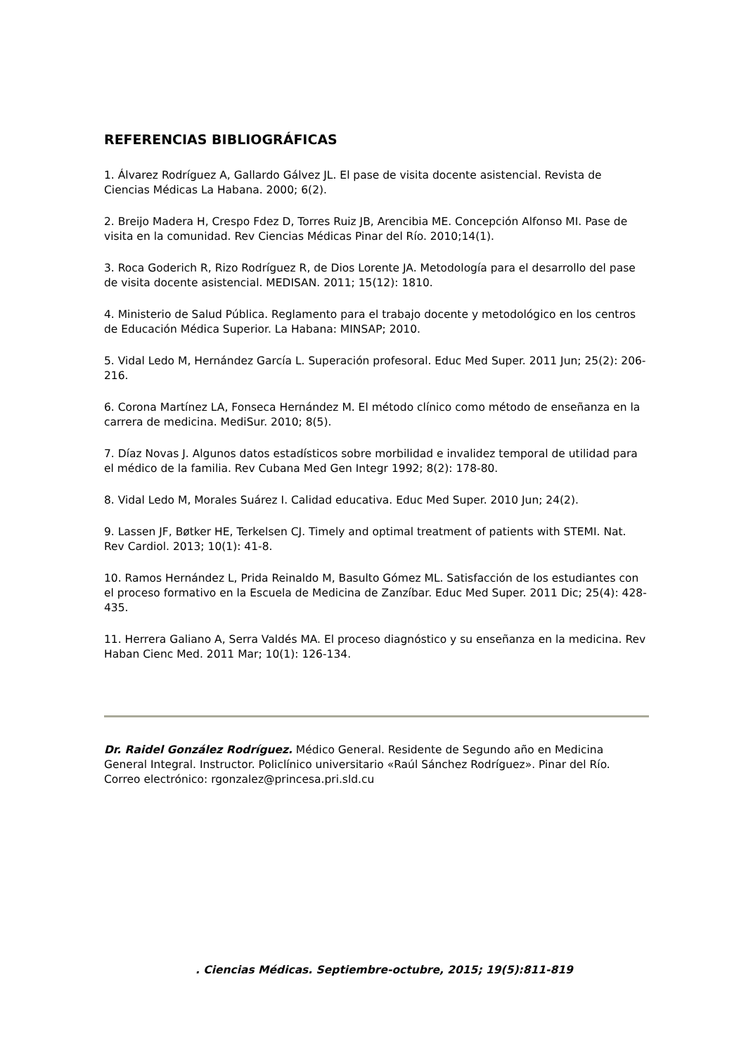REFERENCIAS BIBLIOGRÁFICAS
1. Álvarez Rodríguez A, Gallardo Gálvez JL. El pase de visita docente asistencial. Revista de Ciencias Médicas La Habana. 2000; 6(2).
2. Breijo Madera H, Crespo Fdez D, Torres Ruiz JB, Arencibia ME. Concepción Alfonso MI. Pase de visita en la comunidad. Rev Ciencias Médicas Pinar del Río. 2010;14(1).
3. Roca Goderich R, Rizo Rodríguez R, de Dios Lorente JA. Metodología para el desarrollo del pase de visita docente asistencial. MEDISAN. 2011; 15(12): 1810.
4. Ministerio de Salud Pública. Reglamento para el trabajo docente y metodológico en los centros de Educación Médica Superior. La Habana: MINSAP; 2010.
5. Vidal Ledo M, Hernández García L. Superación profesoral. Educ Med Super. 2011 Jun; 25(2): 206-216.
6. Corona Martínez LA, Fonseca Hernández M. El método clínico como método de enseñanza en la carrera de medicina. MediSur. 2010; 8(5).
7. Díaz Novas J. Algunos datos estadísticos sobre morbilidad e invalidez temporal de utilidad para el médico de la familia. Rev Cubana Med Gen Integr 1992; 8(2): 178-80.
8. Vidal Ledo M, Morales Suárez I. Calidad educativa. Educ Med Super. 2010 Jun; 24(2).
9. Lassen JF, Bøtker HE, Terkelsen CJ. Timely and optimal treatment of patients with STEMI. Nat. Rev Cardiol. 2013; 10(1): 41-8.
10. Ramos Hernández L, Prida Reinaldo M, Basulto Gómez ML. Satisfacción de los estudiantes con el proceso formativo en la Escuela de Medicina de Zanzíbar. Educ Med Super. 2011 Dic; 25(4): 428-435.
11. Herrera Galiano A, Serra Valdés MA. El proceso diagnóstico y su enseñanza en la medicina. Rev Haban Cienc Med. 2011 Mar; 10(1): 126-134.
Dr. Raidel González Rodríguez. Médico General. Residente de Segundo año en Medicina General Integral. Instructor. Policlínico universitario «Raúl Sánchez Rodríguez». Pinar del Río. Correo electrónico: rgonzalez@princesa.pri.sld.cu
. Ciencias Médicas. Septiembre-octubre, 2015; 19(5):811-819